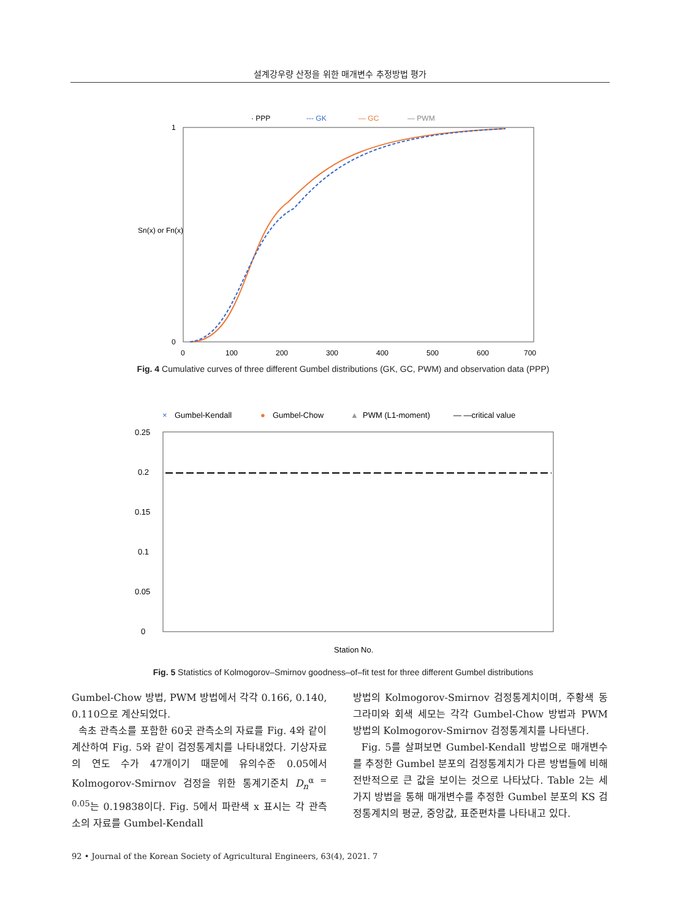설계강우량 산정을 위한 매개변수 추정방법 평가
· PPP
--- GK
— GC
— PWM
Sn(x) or Fn(x)
1
0
0
100
200
300
400
500
600
700
Fig. 4 Cumulative curves of three different Gumbel distributions (GK, GC, PWM) and observation data (PPP)
×
Gumbel-Kendall
●
Gumbel-Chow
▲
PWM (L1-moment)
— —critical value
0.25
0.2
0.15
0.1
0.05
0
Station No.
Fig. 5 Statistics of Kolmogorov–Smirnov goodness–of–fit test for three different Gumbel distributions
Gumbel-Chow 방법, PWM 방법에서 각각 0.166, 0.140, 0.110으로 계산되었다.
속초 관측소를 포함한 60곳 관측소의 자료를 Fig. 4와 같이 계산하여 Fig. 5와 같이 검정통계치를 나타내었다. 기상자료의 연도 수가 47개이기 때문에 유의수준 0.05에서 Kolmogorov-Smirnov 검정을 위한 통계기준치 D<sub>n</sub><sup>α = 0.05</sup>는 0.19838이다. Fig. 5에서 파란색 x 표시는 각 관측소의 자료를 Gumbel-Kendall
방법의 Kolmogorov-Smirnov 검정통계치이며, 주황색 동그라미와 회색 세모는 각각 Gumbel-Chow 방법과 PWM 방법의 Kolmogorov-Smirnov 검정통계치를 나타낸다.
Fig. 5를 살펴보면 Gumbel-Kendall 방법으로 매개변수를 추정한 Gumbel 분포의 검정통계치가 다른 방법들에 비해 전반적으로 큰 값을 보이는 것으로 나타났다. Table 2는 세 가지 방법을 통해 매개변수를 추정한 Gumbel 분포의 KS 검정통계치의 평균, 중앙값, 표준편차를 나타내고 있다.
92 • Journal of the Korean Society of Agricultural Engineers, 63(4), 2021. 7